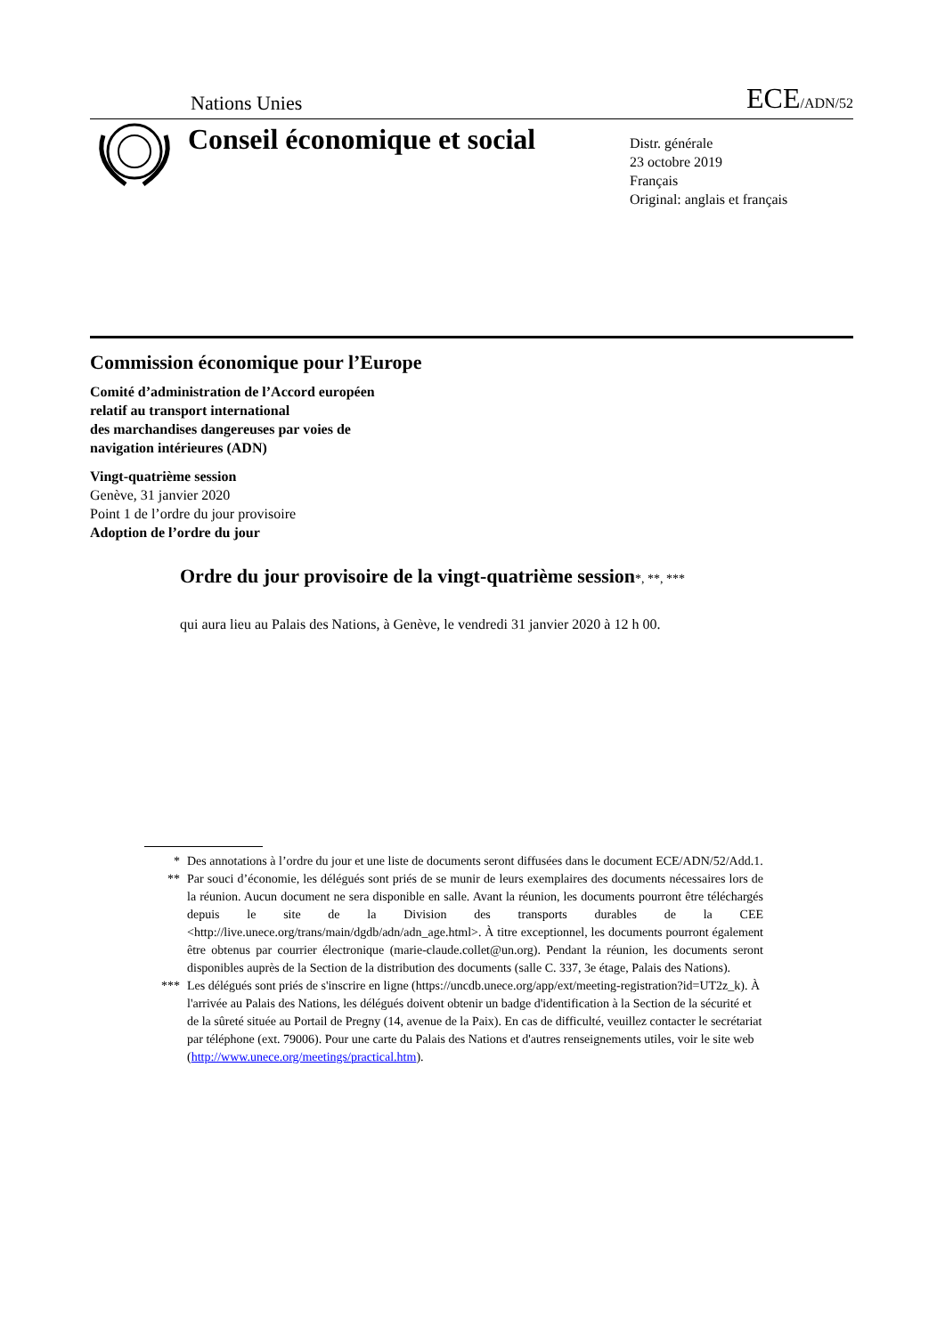Nations Unies ECE/ADN/52
Conseil économique et social
Distr. générale
23 octobre 2019
Français
Original: anglais et français
Commission économique pour l’Europe
Comité d’administration de l’Accord européen
relatif au transport international
des marchandises dangereuses par voies de
navigation intérieures (ADN)
Vingt-quatrième session
Genève, 31 janvier 2020
Point 1 de l’ordre du jour provisoire
Adoption de l’ordre du jour
Ordre du jour provisoire de la vingt-quatrième session*, **, ***
qui aura lieu au Palais des Nations, à Genève, le vendredi 31 janvier 2020 à 12 h 00.
* Des annotations à l’ordre du jour et une liste de documents seront diffusées dans le document ECE/ADN/52/Add.1.
** Par souci d’économie, les délégués sont priés de se munir de leurs exemplaires des documents nécessaires lors de la réunion. Aucun document ne sera disponible en salle. Avant la réunion, les documents pourront être téléchargés depuis le site de la Division des transports durables de la CEE <http://live.unece.org/trans/main/dgdb/adn/adn_age.html>. À titre exceptionnel, les documents pourront également être obtenus par courrier électronique (marie-claude.collet@un.org). Pendant la réunion, les documents seront disponibles auprès de la Section de la distribution des documents (salle C. 337, 3e étage, Palais des Nations).
*** Les délégués sont priés de s'inscrire en ligne (https://uncdb.unece.org/app/ext/meeting-registration?id=UT2z_k). À l'arrivée au Palais des Nations, les délégués doivent obtenir un badge d'identification à la Section de la sécurité et de la sûreté située au Portail de Pregny (14, avenue de la Paix). En cas de difficulté, veuillez contacter le secrétariat par téléphone (ext. 79006). Pour une carte du Palais des Nations et d'autres renseignements utiles, voir le site web (http://www.unece.org/meetings/practical.htm).